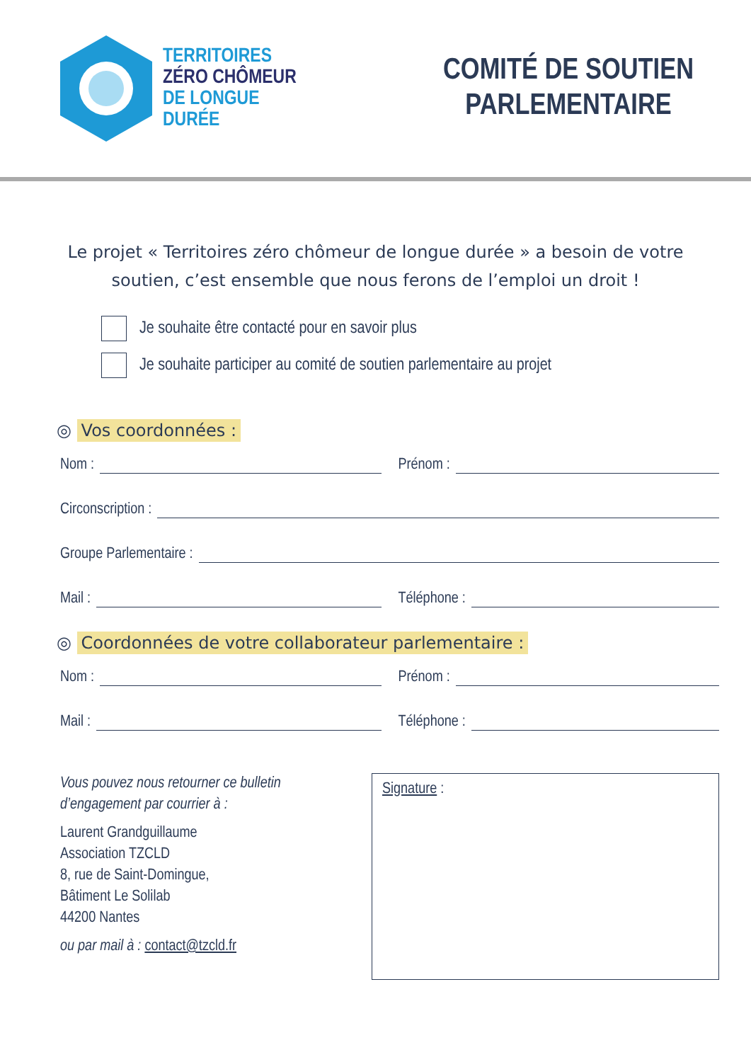TERRITOIRES
ZÉRO CHÔMEUR
DE LONGUE
DURÉE
COMITÉ DE SOUTIEN
PARLEMENTAIRE
Le projet « Territoires zéro chômeur de longue durée » a besoin de votre soutien, c’est ensemble que nous ferons de l’emploi un droit !
Je souhaite être contacté pour en savoir plus
Je souhaite participer au comité de soutien parlementaire au projet
◎ Vos coordonnées :
Nom : Prénom :
Circonscription :
Groupe Parlementaire :
Mail : Téléphone :
◎ Coordonnées de votre collaborateur parlementaire :
Nom : Prénom :
Mail : Téléphone :
Vous pouvez nous retourner ce bulletin d’engagement par courrier à :
Laurent Grandguillaume
Association TZCLD
8, rue de Saint-Domingue,
Bâtiment Le Solilab
44200 Nantes
ou par mail à : contact@tzcld.fr
Signature :